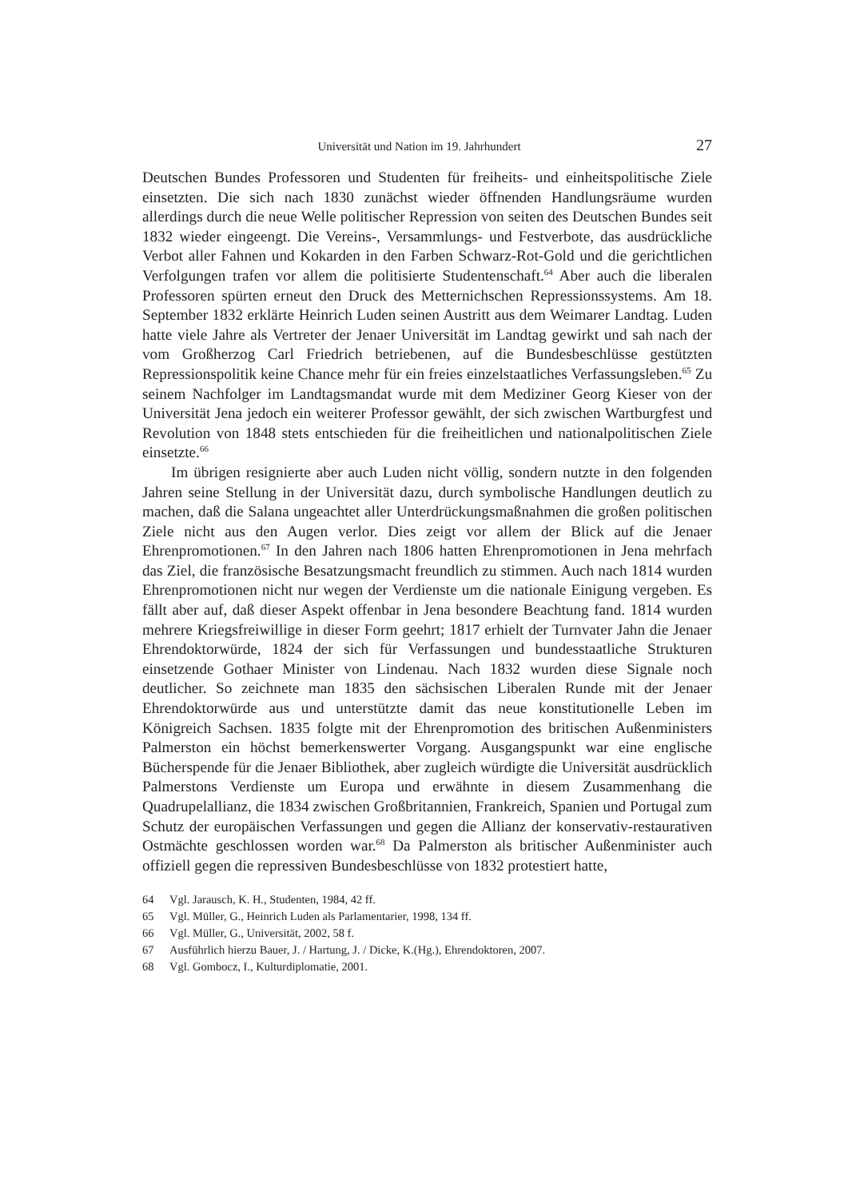Universität und Nation im 19. Jahrhundert
27
Deutschen Bundes Professoren und Studenten für freiheits- und einheitspolitische Ziele einsetzten. Die sich nach 1830 zunächst wieder öffnenden Handlungsräume wurden allerdings durch die neue Welle politischer Repression von seiten des Deutschen Bundes seit 1832 wieder eingeengt. Die Vereins-, Versammlungs- und Festverbote, das ausdrückliche Verbot aller Fahnen und Kokarden in den Farben Schwarz-Rot-Gold und die gerichtlichen Verfolgungen trafen vor allem die politisierte Studentenschaft.<sup>64</sup> Aber auch die liberalen Professoren spürten erneut den Druck des Metternichschen Repressionssystems. Am 18. September 1832 erklärte Heinrich Luden seinen Austritt aus dem Weimarer Landtag. Luden hatte viele Jahre als Vertreter der Jenaer Universität im Landtag gewirkt und sah nach der vom Großherzog Carl Friedrich betriebenen, auf die Bundesbeschlüsse gestützten Repressionspolitik keine Chance mehr für ein freies einzelstaatliches Verfassungsleben.<sup>65</sup> Zu seinem Nachfolger im Landtagsmandat wurde mit dem Mediziner Georg Kieser von der Universität Jena jedoch ein weiterer Professor gewählt, der sich zwischen Wartburgfest und Revolution von 1848 stets entschieden für die freiheitlichen und nationalpolitischen Ziele einsetzte.<sup>66</sup>
Im übrigen resignierte aber auch Luden nicht völlig, sondern nutzte in den folgenden Jahren seine Stellung in der Universität dazu, durch symbolische Handlungen deutlich zu machen, daß die Salana ungeachtet aller Unterdrückungsmaßnahmen die großen politischen Ziele nicht aus den Augen verlor. Dies zeigt vor allem der Blick auf die Jenaer Ehrenpromotionen.<sup>67</sup> In den Jahren nach 1806 hatten Ehrenpromotionen in Jena mehrfach das Ziel, die französische Besatzungsmacht freundlich zu stimmen. Auch nach 1814 wurden Ehrenpromotionen nicht nur wegen der Verdienste um die nationale Einigung vergeben. Es fällt aber auf, daß dieser Aspekt offenbar in Jena besondere Beachtung fand. 1814 wurden mehrere Kriegsfreiwillige in dieser Form geehrt; 1817 erhielt der Turnvater Jahn die Jenaer Ehrendoktorwürde, 1824 der sich für Verfassungen und bundesstaatliche Strukturen einsetzende Gothaer Minister von Lindenau. Nach 1832 wurden diese Signale noch deutlicher. So zeichnete man 1835 den sächsischen Liberalen Runde mit der Jenaer Ehrendoktorwürde aus und unterstützte damit das neue konstitutionelle Leben im Königreich Sachsen. 1835 folgte mit der Ehrenpromotion des britischen Außenministers Palmerston ein höchst bemerkenswerter Vorgang. Ausgangspunkt war eine englische Bücherspende für die Jenaer Bibliothek, aber zugleich würdigte die Universität ausdrücklich Palmerstons Verdienste um Europa und erwähnte in diesem Zusammenhang die Quadrupelallianz, die 1834 zwischen Großbritannien, Frankreich, Spanien und Portugal zum Schutz der europäischen Verfassungen und gegen die Allianz der konservativ-restaurativen Ostmächte geschlossen worden war.<sup>68</sup> Da Palmerston als britischer Außenminister auch offiziell gegen die repressiven Bundesbeschlüsse von 1832 protestiert hatte,
64 Vgl. Jarausch, K. H., Studenten, 1984, 42 ff.
65 Vgl. Müller, G., Heinrich Luden als Parlamentarier, 1998, 134 ff.
66 Vgl. Müller, G., Universität, 2002, 58 f.
67 Ausführlich hierzu Bauer, J. / Hartung, J. / Dicke, K.(Hg.), Ehrendoktoren, 2007.
68 Vgl. Gombocz, I., Kulturdiplomatie, 2001.